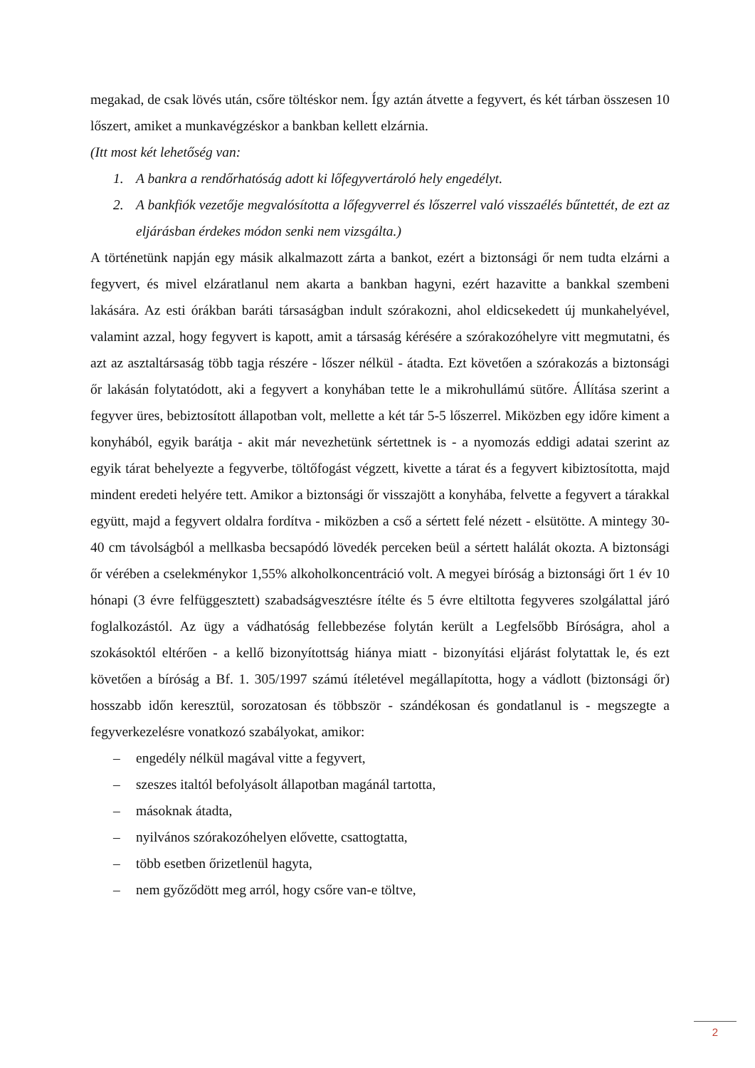megakad, de csak lövés után, csőre töltéskor nem. Így aztán átvette a fegyvert, és két tárban összesen 10 lőszert, amiket a munkavégzéskor a bankban kellett elzárnia.
(Itt most két lehetőség van:
1. A bankra a rendőrhatóság adott ki lőfegyvertároló hely engedélyt.
2. A bankfiók vezetője megvalósította a lőfegyverrel és lőszerrel való visszaélés bűntettét, de ezt az eljárásban érdekes módon senki nem vizsgálta.)
A történetünk napján egy másik alkalmazott zárta a bankot, ezért a biztonsági őr nem tudta elzárni a fegyvert, és mivel elzáratlanul nem akarta a bankban hagyni, ezért hazavitte a bankkal szembeni lakására. Az esti órákban baráti társaságban indult szórakozni, ahol eldicsekedett új munkahelyével, valamint azzal, hogy fegyvert is kapott, amit a társaság kérésére a szórakozóhelyre vitt megmutatni, és azt az asztaltársaság több tagja részére - lőszer nélkül - átadta. Ezt követően a szórakozás a biztonsági őr lakásán folytatódott, aki a fegyvert a konyhában tette le a mikrohullámú sütőre. Állítása szerint a fegyver üres, bebiztosított állapotban volt, mellette a két tár 5-5 lőszerrel. Miközben egy időre kiment a konyhából, egyik barátja - akit már nevezhetünk sértettnek is - a nyomozás eddigi adatai szerint az egyik tárat behelyezte a fegyverbe, töltőfogást végzett, kivette a tárat és a fegyvert kibiztosította, majd mindent eredeti helyére tett. Amikor a biztonsági őr visszajött a konyhába, felvette a fegyvert a tárakkal együtt, majd a fegyvert oldalra fordítva - miközben a cső a sértett felé nézett - elsütötte. A mintegy 30-40 cm távolságból a mellkasba becsapódó lövedék perceken beül a sértett halálát okozta. A biztonsági őr vérében a cselekménykor 1,55% alkoholkoncentráció volt. A megyei bíróság a biztonsági őrt 1 év 10 hónapi (3 évre felfüggesztett) szabadságvesztésre ítélte és 5 évre eltiltotta fegyveres szolgálattal járó foglalkozástól. Az ügy a vádhatóság fellebbezése folytán került a Legfelsőbb Bíróságra, ahol a szokásoktól eltérően - a kellő bizonyítottság hiánya miatt - bizonyítási eljárást folytattak le, és ezt követően a bíróság a Bf. 1. 305/1997 számú ítéletével megállapította, hogy a vádlott (biztonsági őr) hosszabb időn keresztül, sorozatosan és többször - szándékosan és gondatlanul is - megszegte a fegyverkezelésre vonatkozó szabályokat, amikor:
– engedély nélkül magával vitte a fegyvert,
– szeszes italtól befolyásolt állapotban magánál tartotta,
– másoknak átadta,
– nyilvános szórakozóhelyen elővette, csattogtatta,
– több esetben őrizetlenül hagyta,
– nem győződött meg arról, hogy csőre van-e töltve,
2